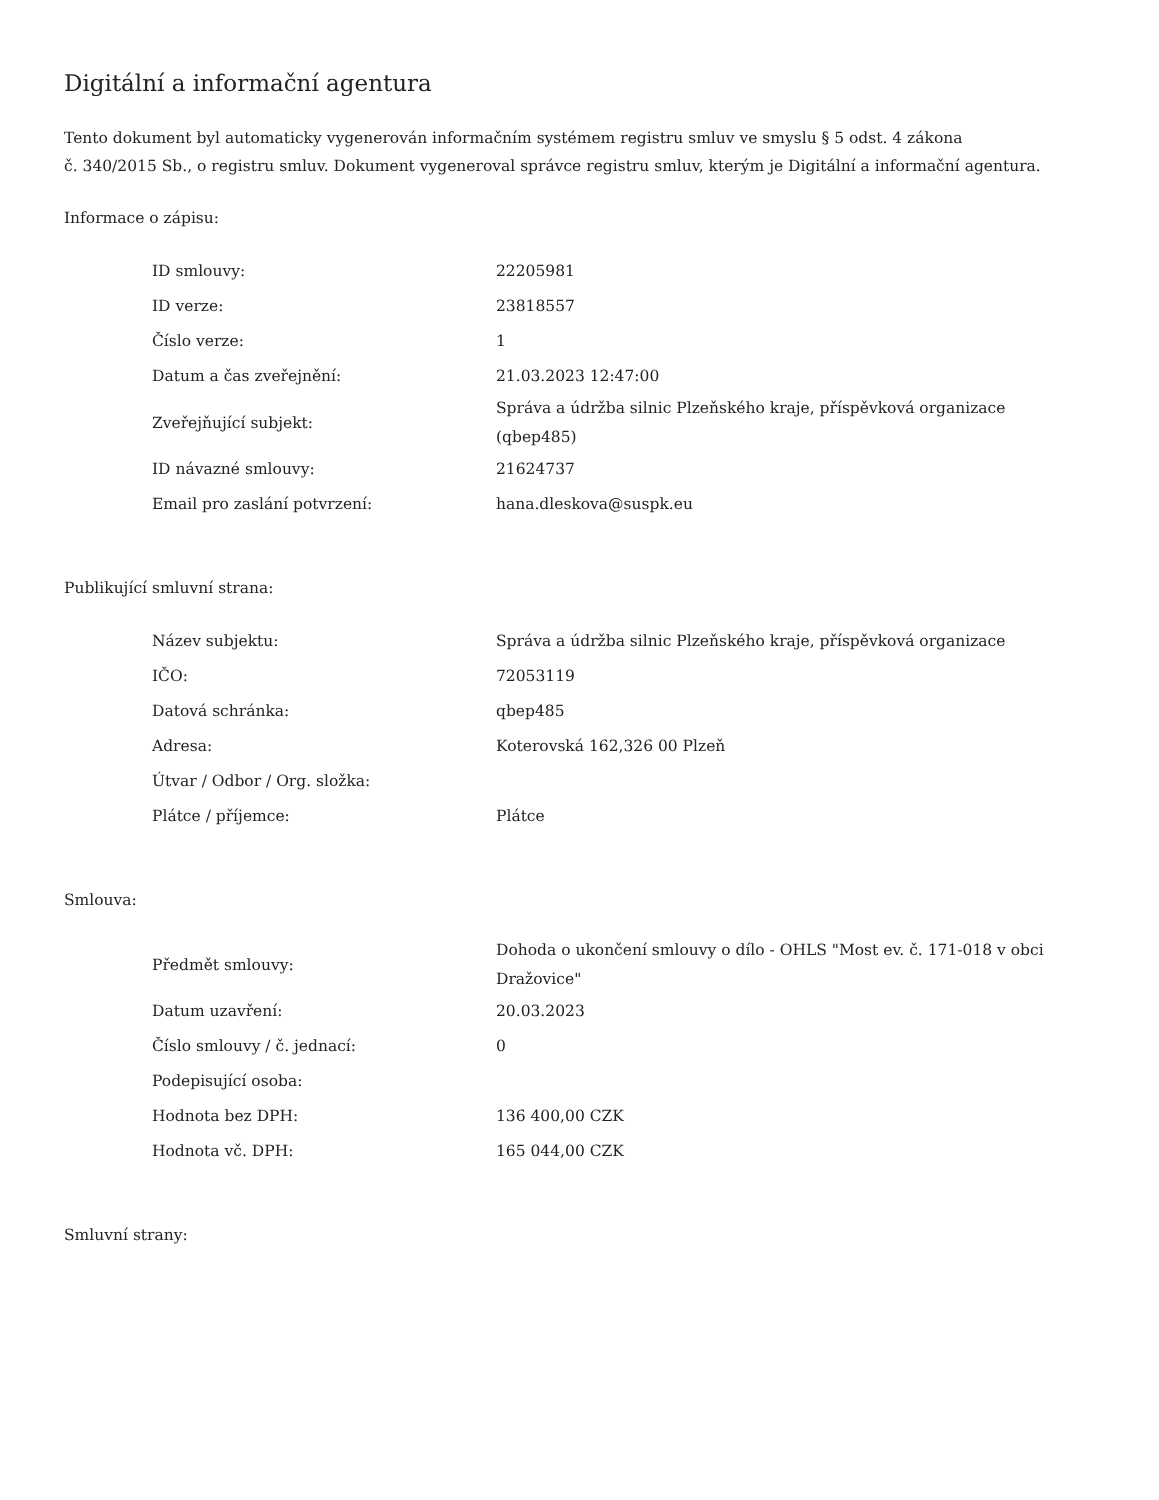Digitální a informační agentura
Tento dokument byl automaticky vygenerován informačním systémem registru smluv ve smyslu § 5 odst. 4 zákona
č. 340/2015 Sb., o registru smluv. Dokument vygeneroval správce registru smluv, kterým je Digitální a informační agentura.
Informace o zápisu:
| ID smlouvy: | 22205981 |
| ID verze: | 23818557 |
| Číslo verze: | 1 |
| Datum a čas zveřejnění: | 21.03.2023 12:47:00 |
| Zveřejňující subjekt: | Správa a údržba silnic Plzeňského kraje, příspěvková organizace (qbep485) |
| ID návazné smlouvy: | 21624737 |
| Email pro zaslání potvrzení: | hana.dleskova@suspk.eu |
Publikující smluvní strana:
| Název subjektu: | Správa a údržba silnic Plzeňského kraje, příspěvková organizace |
| IČO: | 72053119 |
| Datová schránka: | qbep485 |
| Adresa: | Koterovská 162,326 00 Plzeň |
| Útvar / Odbor / Org. složka: | |
| Plátce / příjemce: | Plátce |
Smlouva:
| Předmět smlouvy: | Dohoda o ukončení smlouvy o dílo - OHLS "Most ev. č. 171-018 v obci Dražovice" |
| Datum uzavření: | 20.03.2023 |
| Číslo smlouvy / č. jednací: | 0 |
| Podepisující osoba: | |
| Hodnota bez DPH: | 136 400,00 CZK |
| Hodnota vč. DPH: | 165 044,00 CZK |
Smluvní strany: